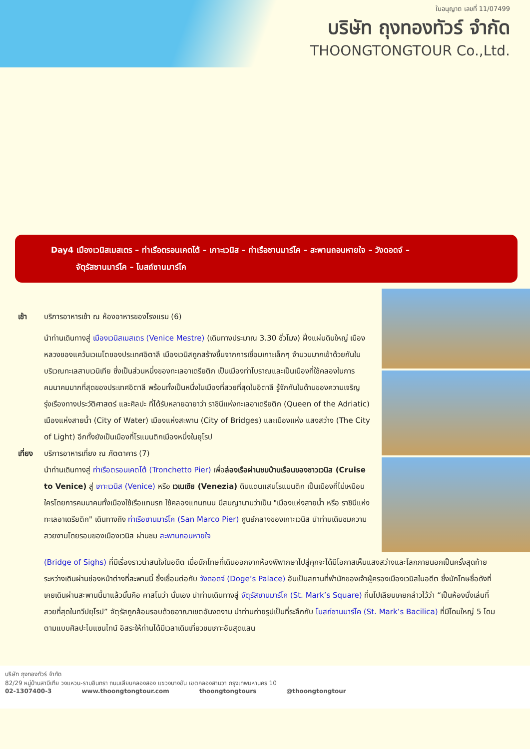ใบอนุญาต เลขที่ 11/07499
บริษัท ถุงทองทัวร์ จำกัด
THOONGTONGTOUR Co.,Ltd.
Day4 เมืองเวนิสเมสเตร – ท่าเรือตรอนเคตโต้ – เกาะเวนิส – ท่าเรือซานมาร์โค – สะพานถอนหายใจ – วังดอดจ์ –
จัตุรัสซานมาร์โค – โบสถ์ซานมาร์โค
เช้า บริการอาหารเช้า ณ ห้องอาหารของโรงแรม (6)
นำท่านเดินทางสู่ เมืองเวนิสเมสเตร (Venice Mestre) (เดินทางประมาณ 3.30 ชั่วโมง) ฝั่งแผ่นดินใหญ่ เมืองหลวงของแคว้นเวเนโตของประเทศอิตาลี เมืองเวนิสถูกสร้างขึ้นจากการเชื่อมเกาะเล็กๆ จำนวนมากเข้าด้วยกันในบริเวณทะเลสาบเวนิเทีย ซึ่งเป็นส่วนหนึ่งของทะเลอาเดรียติก เป็นเมืองท่าโบราณและเป็นเมืองที่ใช้คลองในการคมนาคมมากที่สุดของประเทศอิตาลี พร้อมทั้งเป็นหนึ่งในเมืองที่สวยที่สุดในอิตาลี รู้จักกันในด้านของความเจริญรุ่งเรืองทางประวัติศาสตร์ และศิลปะ ที่ได้รับหลายฉายาว่า ราชินีแห่งทะเลอาเดรียติก (Queen of the Adriatic) เมืองแห่งสายน้ำ (City of Water) เมืองแห่งสะพาน (City of Bridges) และเมืองแห่ง แสงสว่าง (The City of Light) อีกทั้งยังเป็นเมืองที่โรแมนติกเมืองหนึ่งในยุโรป
เที่ยง
บริการอาหารเที่ยง ณ ภัตตาคาร (7)
นำท่านเดินทางสู่ ท่าเรือตรอนเคตโต้ (Tronchetto Pier) เพื่อล่องเรือผ่านชมบ้านเรือนของชาวเวนิส (Cruise to Venice) สู่ เกาะเวนิส (Venice) หรือ เวเนเซีย (Venezia) ดินแดนแสนโรแมนติก เป็นเมืองที่ไม่เหมือนใครโดยการคมนาคมทั้งเมืองใช้เรือแทนรถ ใช้คลองแทนถนน มีสมญานามว่าเป็น "เมืองแห่งสายน้ำ หรือ ราชินีแห่งทะเลอาเดรียติก" เดินทางถึง ท่าเรือซานมาร์โค (San Marco Pier) ศูนย์กลางของเกาะเวนิส นำท่านเดินชมความสวยงามโดยรอบของเมืองเวนิส ผ่านชม สะพานถอนหายใจ
(Bridge of Sighs) ที่มีเรื่องราวน่าสนใจในอดีต เมื่อนักโทษที่เดินออกจากห้องพิพากษาไปสู่คุกจะได้มีโอกาสเห็นแสงสว่างและโลกภายนอกเป็นครั้งสุดท้ายระหว่างเดินผ่านช่องหน้าต่างที่สะพานนี้ ซึ่งเชื่อมต่อกับ วังดอดจ์ (Doge’s Palace) อันเป็นสถานที่พำนักของเจ้าผู้ครองเมืองเวนิสในอดีต ซึ่งนักโทษชื่อดังที่เคยเดินผ่านสะพานนี้มาแล้วนั้นคือ คาสโนว่า นั่นเอง นำท่านเดินทางสู่ จัตุรัสซานมาร์โค (St. Mark’s Square) ที่นโปเลียนเคยกล่าวไว้ว่า “เป็นห้องนั่งเล่นที่สวยที่สุดในทวีปยุโรป” จัตุรัสถูกล้อมรอบด้วยอาณาเขตอันงดงาม นำท่านถ่ายรูปเป็นที่ระลึกกับ โบสถ์ซานมาร์โค (St. Mark’s Bacilica) ที่มีโดมใหญ่ 5 โดม ตามแบบศิลปะไบแซนไทน์ อิสระให้ท่านได้มีเวลาเดินเที่ยวชมเกาะอันสุดแสน
บริษัท ถุงทองทัวร์ จำกัด
82/29 หมู่บ้านสาบีเทีย วงแหวน-รามอินทรา ถนนเลียบคลองสอง แขวงบางชัน เขตคลองสามวา กรุงเทพมหานคร 10
02-1307400-3 www.thoongtongtour.com thoongtongtours @thoongtongtour